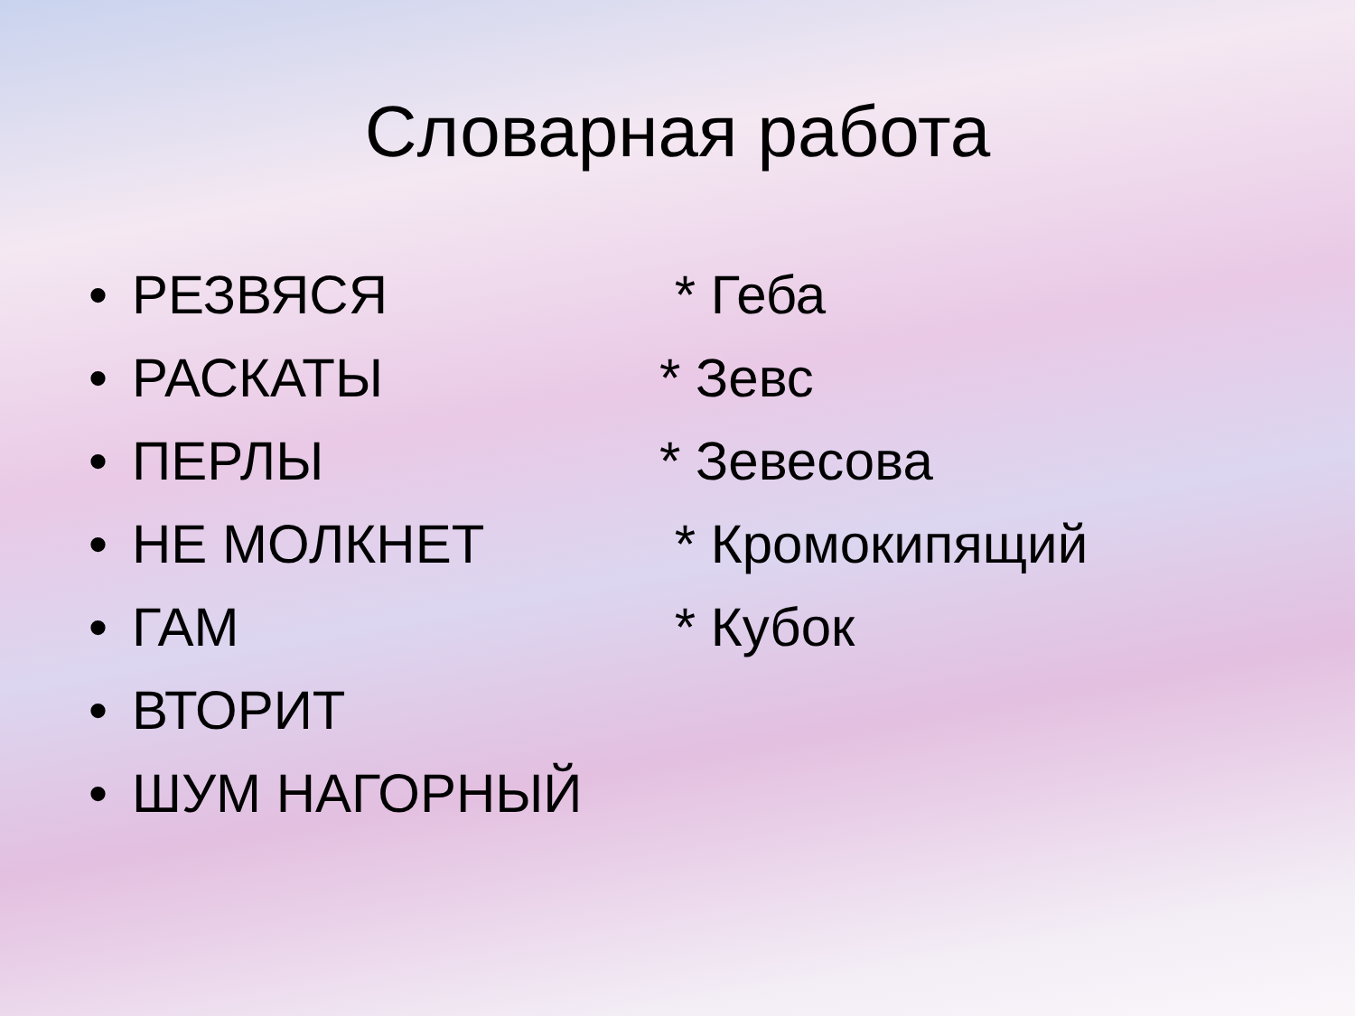Словарная работа
• РЕЗВЯСЯ * Геба
• РАСКАТЫ * Зевс
• ПЕРЛЫ * Зевесова
• НЕ МОЛКНЕТ * Кромокипящий
• ГАМ * Кубок
• ВТОРИТ
• ШУМ НАГОРНЫЙ